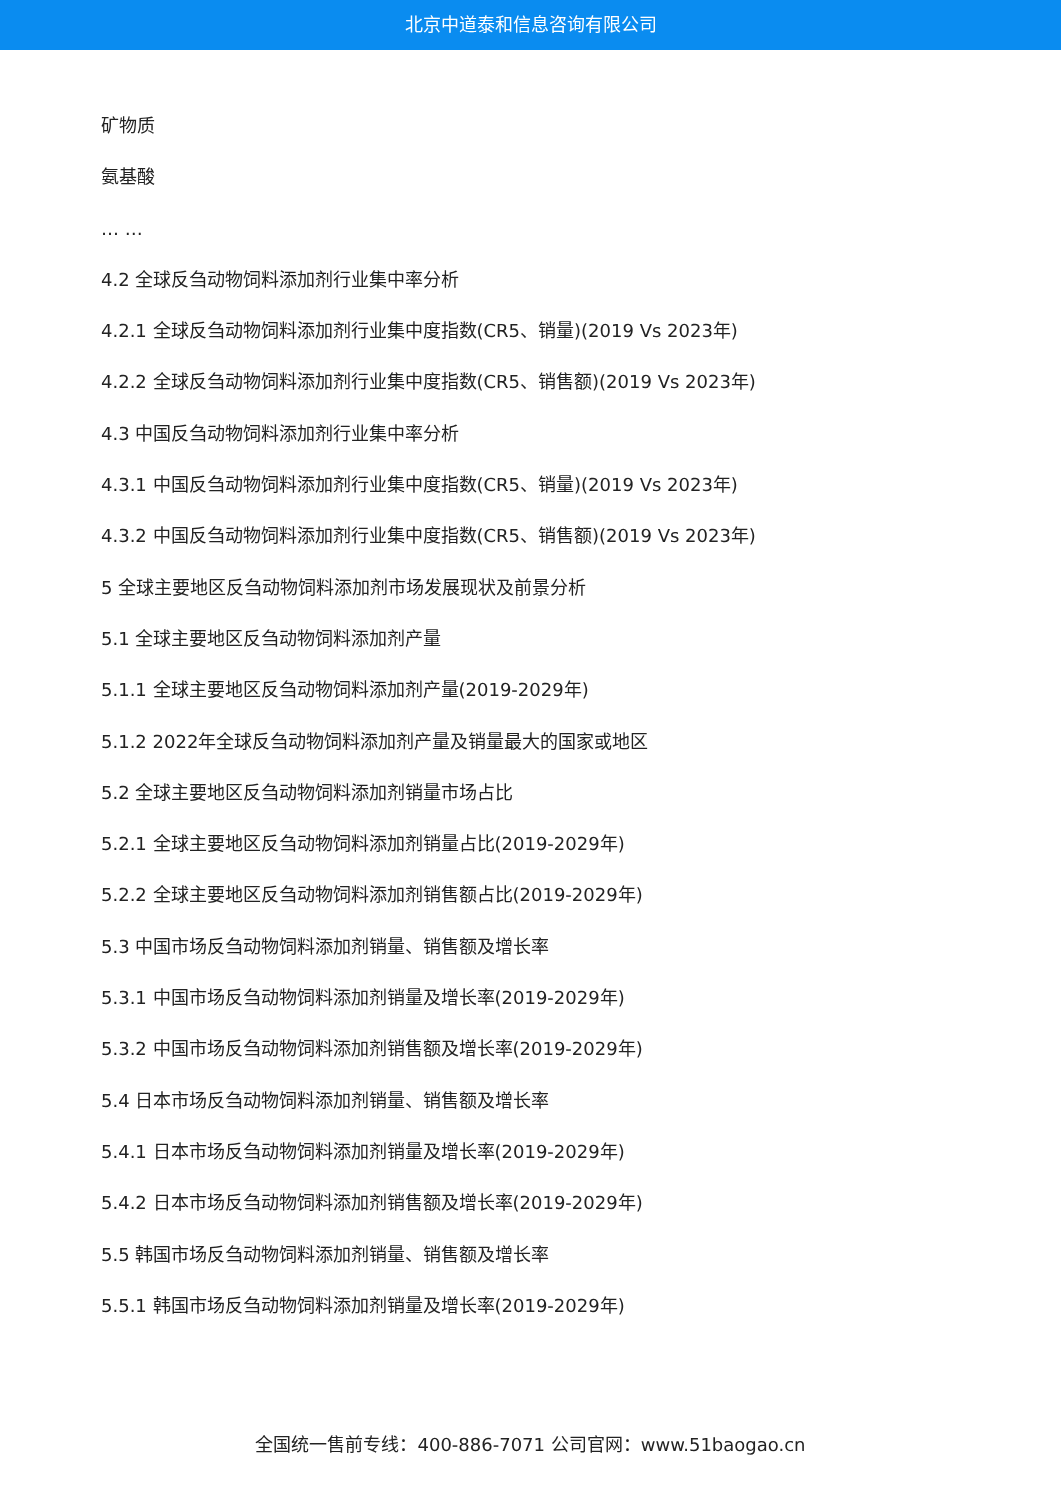北京中道泰和信息咨询有限公司
矿物质
氨基酸
… …
4.2 全球反刍动物饲料添加剂行业集中率分析
4.2.1 全球反刍动物饲料添加剂行业集中度指数(CR5、销量)(2019 Vs 2023年)
4.2.2 全球反刍动物饲料添加剂行业集中度指数(CR5、销售额)(2019 Vs 2023年)
4.3 中国反刍动物饲料添加剂行业集中率分析
4.3.1 中国反刍动物饲料添加剂行业集中度指数(CR5、销量)(2019 Vs 2023年)
4.3.2 中国反刍动物饲料添加剂行业集中度指数(CR5、销售额)(2019 Vs 2023年)
5 全球主要地区反刍动物饲料添加剂市场发展现状及前景分析
5.1 全球主要地区反刍动物饲料添加剂产量
5.1.1 全球主要地区反刍动物饲料添加剂产量(2019-2029年)
5.1.2 2022年全球反刍动物饲料添加剂产量及销量最大的国家或地区
5.2 全球主要地区反刍动物饲料添加剂销量市场占比
5.2.1 全球主要地区反刍动物饲料添加剂销量占比(2019-2029年)
5.2.2 全球主要地区反刍动物饲料添加剂销售额占比(2019-2029年)
5.3 中国市场反刍动物饲料添加剂销量、销售额及增长率
5.3.1 中国市场反刍动物饲料添加剂销量及增长率(2019-2029年)
5.3.2 中国市场反刍动物饲料添加剂销售额及增长率(2019-2029年)
5.4 日本市场反刍动物饲料添加剂销量、销售额及增长率
5.4.1 日本市场反刍动物饲料添加剂销量及增长率(2019-2029年)
5.4.2 日本市场反刍动物饲料添加剂销售额及增长率(2019-2029年)
5.5 韩国市场反刍动物饲料添加剂销量、销售额及增长率
5.5.1 韩国市场反刍动物饲料添加剂销量及增长率(2019-2029年)
全国统一售前专线：400-886-7071 公司官网：www.51baogao.cn